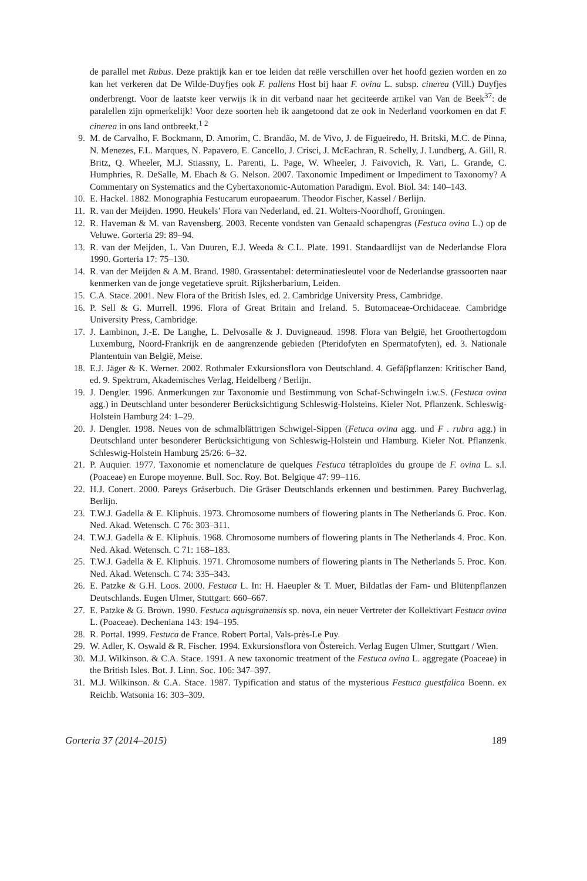de parallel met Rubus. Deze praktijk kan er toe leiden dat reële verschillen over het hoofd gezien worden en zo kan het verkeren dat De Wilde-Duyfjes ook F. pallens Host bij haar F. ovina L. subsp. cinerea (Vill.) Duyfjes onderbrengt. Voor de laatste keer verwijs ik in dit verband naar het geciteerde artikel van Van de Beek<sup>37</sup>: de paralellen zijn opmerkelijk! Voor deze soorten heb ik aangetoond dat ze ook in Nederland voorkomen en dat F. cinerea in ons land ontbreekt.<sup>1 2</sup>
9. M. de Carvalho, F. Bockmann, D. Amorim, C. Brandão, M. de Vivo, J. de Figueiredo, H. Britski, M.C. de Pinna, N. Menezes, F.L. Marques, N. Papavero, E. Cancello, J. Crisci, J. McEachran, R. Schelly, J. Lundberg, A. Gill, R. Britz, Q. Wheeler, M.J. Stiassny, L. Parenti, L. Page, W. Wheeler, J. Faivovich, R. Vari, L. Grande, C. Humphries, R. DeSalle, M. Ebach & G. Nelson. 2007. Taxonomic Impediment or Impediment to Taxonomy? A Commentary on Systematics and the Cybertaxonomic-Automation Paradigm. Evol. Biol. 34: 140–143.
10. E. Hackel. 1882. Monographia Festucarum europaearum. Theodor Fischer, Kassel / Berlijn.
11. R. van der Meijden. 1990. Heukels’ Flora van Nederland, ed. 21. Wolters-Noordhoff, Groningen.
12. R. Haveman & M. van Ravensberg. 2003. Recente vondsten van Genaald schapengras (Festuca ovina L.) op de Veluwe. Gorteria 29: 89–94.
13. R. van der Meijden, L. Van Duuren, E.J. Weeda & C.L. Plate. 1991. Standaardlijst van de Nederlandse Flora 1990. Gorteria 17: 75–130.
14. R. van der Meijden & A.M. Brand. 1980. Grassentabel: determinatiesleutel voor de Nederlandse grassoorten naar kenmerken van de jonge vegetatieve spruit. Rijksherbarium, Leiden.
15. C.A. Stace. 2001. New Flora of the British Isles, ed. 2. Cambridge University Press, Cambridge.
16. P. Sell & G. Murrell. 1996. Flora of Great Britain and Ireland. 5. Butomaceae-Orchidaceae. Cambridge University Press, Cambridge.
17. J. Lambinon, J.-E. De Langhe, L. Delvosalle & J. Duvigneaud. 1998. Flora van België, het Groothertogdom Luxemburg, Noord-Frankrijk en de aangrenzende gebieden (Pteridofyten en Spermatofyten), ed. 3. Nationale Plantentuin van België, Meise.
18. E.J. Jäger & K. Werner. 2002. Rothmaler Exkursionsflora von Deutschland. 4. Gefäβpflanzen: Kritischer Band, ed. 9. Spektrum, Akademisches Verlag, Heidelberg / Berlijn.
19. J. Dengler. 1996. Anmerkungen zur Taxonomie und Bestimmung von Schaf-Schwingeln i.w.S. (Festuca ovina agg.) in Deutschland unter besonderer Berücksichtigung Schleswig-Holsteins. Kieler Not. Pflanzenk. Schleswig-Holstein Hamburg 24: 1–29.
20. J. Dengler. 1998. Neues von de schmalblättrigen Schwigel-Sippen (Fetuca ovina agg. und F . rubra agg.) in Deutschland unter besonderer Berücksichtigung von Schleswig-Holstein und Hamburg. Kieler Not. Pflanzenk. Schleswig-Holstein Hamburg 25/26: 6–32.
21. P. Auquier. 1977. Taxonomie et nomenclature de quelques Festuca tétraploïdes du groupe de F. ovina L. s.l. (Poaceae) en Europe moyenne. Bull. Soc. Roy. Bot. Belgique 47: 99–116.
22. H.J. Conert. 2000. Pareys Gräserbuch. Die Gräser Deutschlands erkennen und bestimmen. Parey Buchverlag, Berlijn.
23. T.W.J. Gadella & E. Kliphuis. 1973. Chromosome numbers of flowering plants in The Netherlands 6. Proc. Kon. Ned. Akad. Wetensch. C 76: 303–311.
24. T.W.J. Gadella & E. Kliphuis. 1968. Chromosome numbers of flowering plants in The Netherlands 4. Proc. Kon. Ned. Akad. Wetensch. C 71: 168–183.
25. T.W.J. Gadella & E. Kliphuis. 1971. Chromosome numbers of flowering plants in The Netherlands 5. Proc. Kon. Ned. Akad. Wetensch. C 74: 335–343.
26. E. Patzke & G.H. Loos. 2000. Festuca L. In: H. Haeupler & T. Muer, Bildatlas der Farn- und Blütenpflanzen Deutschlands. Eugen Ulmer, Stuttgart: 660–667.
27. E. Patzke & G. Brown. 1990. Festuca aquisgranensis sp. nova, ein neuer Vertreter der Kollektivart Festuca ovina L. (Poaceae). Decheniana 143: 194–195.
28. R. Portal. 1999. Festuca de France. Robert Portal, Vals-près-Le Puy.
29. W. Adler, K. Oswald & R. Fischer. 1994. Exkursionsflora von Östereich. Verlag Eugen Ulmer, Stuttgart / Wien.
30. M.J. Wilkinson. & C.A. Stace. 1991. A new taxonomic treatment of the Festuca ovina L. aggregate (Poaceae) in the British Isles. Bot. J. Linn. Soc. 106: 347–397.
31. M.J. Wilkinson. & C.A. Stace. 1987. Typification and status of the mysterious Festuca guestfalica Boenn. ex Reichb. Watsonia 16: 303–309.
Gorteria 37 (2014–2015) 189